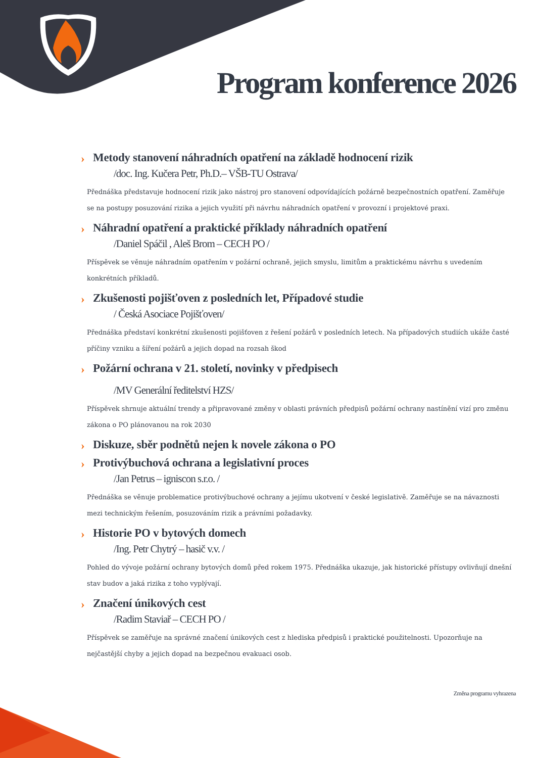Program konference 2026
› Metody stanovení náhradních opatření na základě hodnocení rizik
/doc. Ing. Kučera Petr, Ph.D.– VŠB-TU Ostrava/
Přednáška představuje hodnocení rizik jako nástroj pro stanovení odpovídajících požárně bezpečnostních opatření. Zaměřuje se na postupy posuzování rizika a jejich využití při návrhu náhradních opatření v provozní i projektové praxi.
› Náhradní opatření a praktické příklady náhradních opatření
/Daniel Spáčil , Aleš Brom – CECH PO /
Příspěvek se věnuje náhradním opatřením v požární ochraně, jejich smyslu, limitům a praktickému návrhu s uvedením konkrétních příkladů.
› Zkušenosti pojišťoven z posledních let, Případové studie
/ Česká Asociace Pojišťoven/
Přednáška představí konkrétní zkušenosti pojišťoven z řešení požárů v posledních letech. Na případových studiích ukáže časté příčiny vzniku a šíření požárů a jejich dopad na rozsah škod
› Požární ochrana v 21. století, novinky v předpisech
/MV Generální ředitelství HZS/
Příspěvek shrnuje aktuální trendy a připravované změny v oblasti právních předpisů požární ochrany nastínění vizí pro změnu zákona o PO plánovanou na rok 2030
› Diskuze, sběr podnětů nejen k novele zákona o PO
› Protivýbuchová ochrana a legislativní proces
/Jan Petrus – igniscon s.r.o. /
Přednáška se věnuje problematice protivýbuchové ochrany a jejímu ukotvení v české legislativě. Zaměřuje se na návaznosti mezi technickým řešením, posuzováním rizik a právními požadavky.
› Historie PO v bytových domech
/Ing. Petr Chytrý – hasič v.v. /
Pohled do vývoje požární ochrany bytových domů před rokem 1975. Přednáška ukazuje, jak historické přístupy ovlivňují dnešní stav budov a jaká rizika z toho vyplývají.
› Značení únikových cest
/Radim Staviař – CECH PO /
Příspěvek se zaměřuje na správné značení únikových cest z hlediska předpisů i praktické použitelnosti. Upozorňuje na nejčastější chyby a jejich dopad na bezpečnou evakuaci osob.
Změna programu vyhrazena